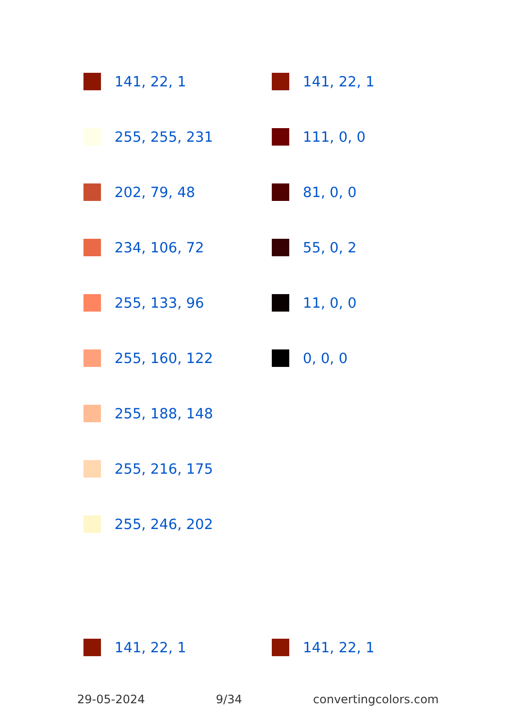141, 22, 1
255, 255, 231
202, 79, 48
234, 106, 72
255, 133, 96
255, 160, 122
255, 188, 148
255, 216, 175
255, 246, 202
141, 22, 1
111, 0, 0
81, 0, 0
55, 0, 2
11, 0, 0
0, 0, 0
141, 22, 1 141, 22, 1
29-05-2024 9/34 convertingcolors.com